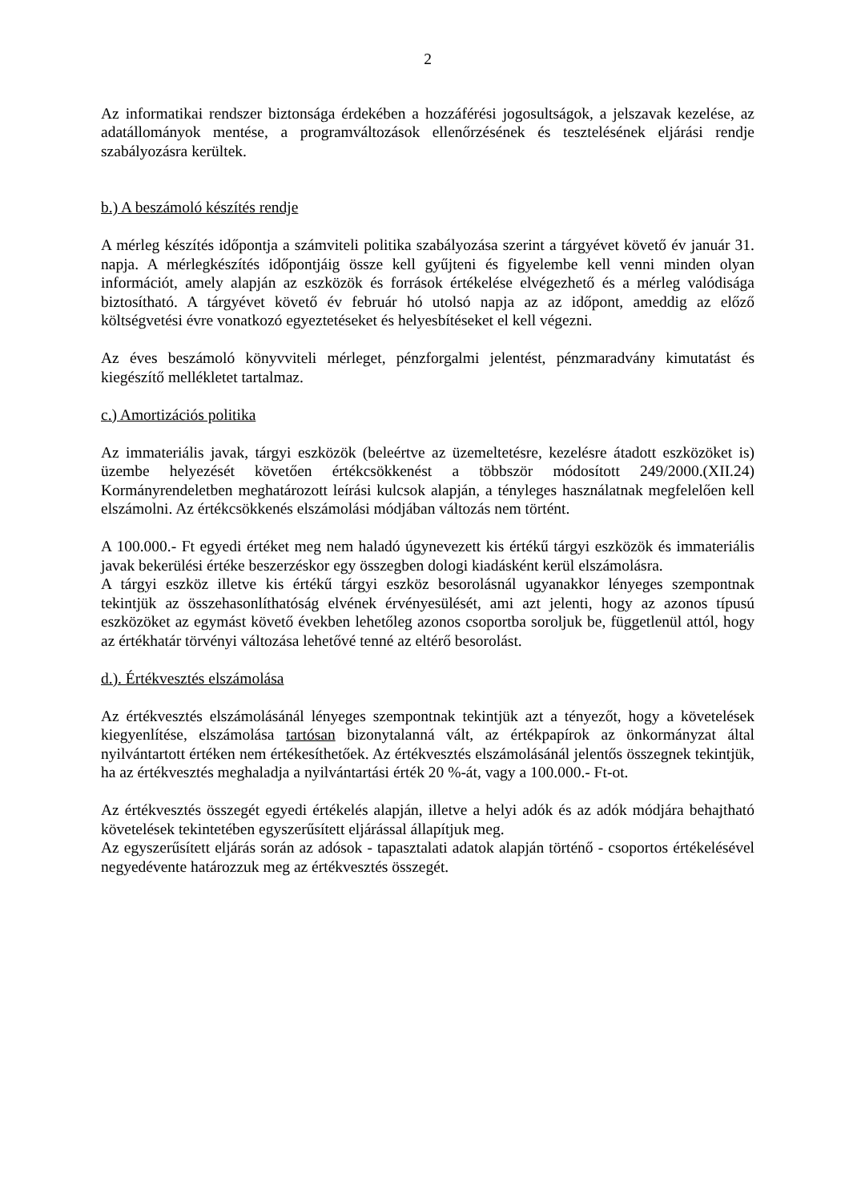2
Az informatikai rendszer biztonsága érdekében a hozzáférési jogosultságok, a jelszavak kezelése, az adatállományok mentése, a programváltozások ellenőrzésének és tesztelésének eljárási rendje szabályozásra kerültek.
b.) A beszámoló készítés rendje
A mérleg készítés időpontja a számviteli politika szabályozása szerint a tárgyévet követő év január 31. napja. A mérlegkészítés időpontjáig össze kell gyűjteni és figyelembe kell venni minden olyan információt, amely alapján az eszközök és források értékelése elvégezhető és a mérleg valódisága biztosítható. A tárgyévet követő év február hó utolsó napja az az időpont, ameddig az előző költségvetési évre vonatkozó egyeztetéseket és helyesbítéseket el kell végezni.
Az éves beszámoló könyvviteli mérleget, pénzforgalmi jelentést, pénzmaradvány kimutatást és kiegészítő mellékletet tartalmaz.
c.) Amortizációs politika
Az immateriális javak, tárgyi eszközök (beleértve az üzemeltetésre, kezelésre átadott eszközöket is) üzembe helyezését követően értékcsökkenést a többször módosított 249/2000.(XII.24) Kormányrendeletben meghatározott leírási kulcsok alapján, a tényleges használatnak megfelelően kell elszámolni. Az értékcsökkenés elszámolási módjában változás nem történt.
A 100.000.- Ft egyedi értéket meg nem haladó úgynevezett kis értékű tárgyi eszközök és immateriális javak bekerülési értéke beszerzéskor egy összegben dologi kiadásként kerül elszámolásra.
A tárgyi eszköz illetve kis értékű tárgyi eszköz besorolásnál ugyanakkor lényeges szempontnak tekintjük az összehasonlíthatóság elvének érvényesülését, ami azt jelenti, hogy az azonos típusú eszközöket az egymást követő években lehetőleg azonos csoportba soroljuk be, függetlenül attól, hogy az értékhatár törvényi változása lehetővé tenné az eltérő besorolást.
d.). Értékvesztés elszámolása
Az értékvesztés elszámolásánál lényeges szempontnak tekintjük azt a tényezőt, hogy a követelések kiegyenlítése, elszámolása tartósan bizonytalanná vált, az értékpapírok az önkormányzat által nyilvántartott értéken nem értékesíthetőek. Az értékvesztés elszámolásánál jelentős összegnek tekintjük, ha az értékvesztés meghaladja a nyilvántartási érték 20 %-át, vagy a 100.000.- Ft-ot.
Az értékvesztés összegét egyedi értékelés alapján, illetve a helyi adók és az adók módjára behajtható követelések tekintetében egyszerűsített eljárással állapítjuk meg.
Az egyszerűsített eljárás során az adósok - tapasztalati adatok alapján történő - csoportos értékelésével negyedévente határozzuk meg az értékvesztés összegét.